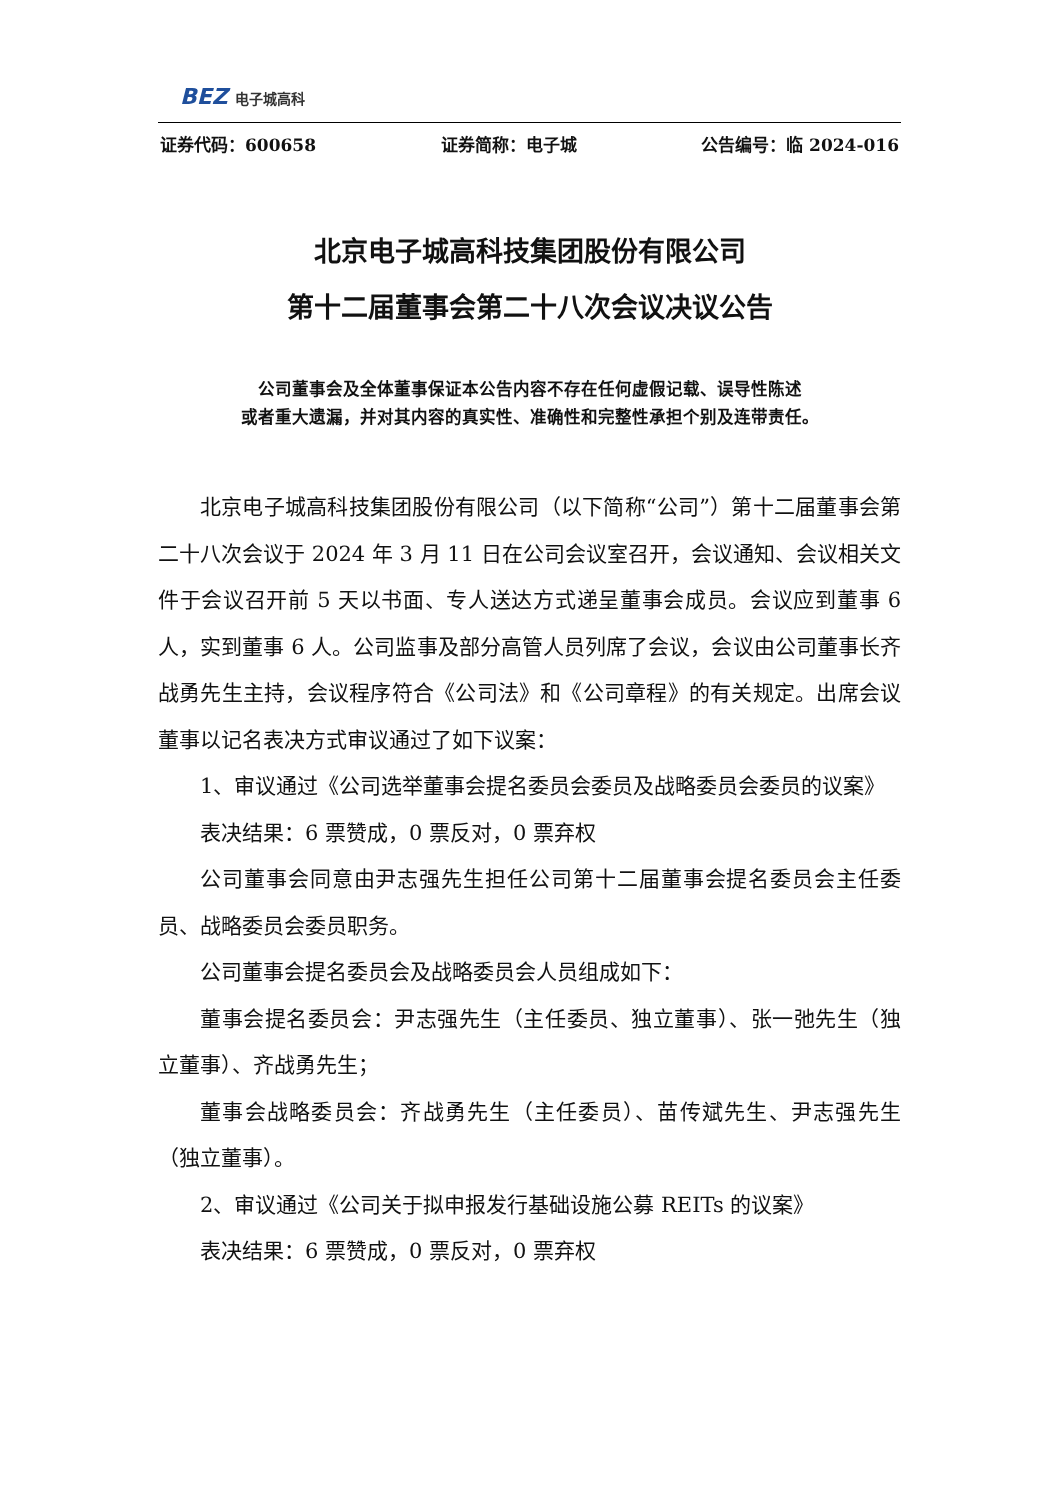BEZ 电子城高科
证券代码：600658 证券简称：电子城 公告编号：临 2024-016
北京电子城高科技集团股份有限公司
第十二届董事会第二十八次会议决议公告
公司董事会及全体董事保证本公告内容不存在任何虚假记载、误导性陈述
或者重大遗漏，并对其内容的真实性、准确性和完整性承担个别及连带责任。
北京电子城高科技集团股份有限公司（以下简称“公司”）第十二届董事会第二十八次会议于 2024 年 3 月 11 日在公司会议室召开，会议通知、会议相关文件于会议召开前 5 天以书面、专人送达方式递呈董事会成员。会议应到董事 6 人，实到董事 6 人。公司监事及部分高管人员列席了会议，会议由公司董事长齐战勇先生主持，会议程序符合《公司法》和《公司章程》的有关规定。出席会议董事以记名表决方式审议通过了如下议案：
1、审议通过《公司选举董事会提名委员会委员及战略委员会委员的议案》
表决结果：6 票赞成，0 票反对，0 票弃权
公司董事会同意由尹志强先生担任公司第十二届董事会提名委员会主任委员、战略委员会委员职务。
公司董事会提名委员会及战略委员会人员组成如下：
董事会提名委员会：尹志强先生（主任委员、独立董事）、张一弛先生（独立董事）、齐战勇先生；
董事会战略委员会：齐战勇先生（主任委员）、苗传斌先生、尹志强先生（独立董事）。
2、审议通过《公司关于拟申报发行基础设施公募 REITs 的议案》
表决结果：6 票赞成，0 票反对，0 票弃权